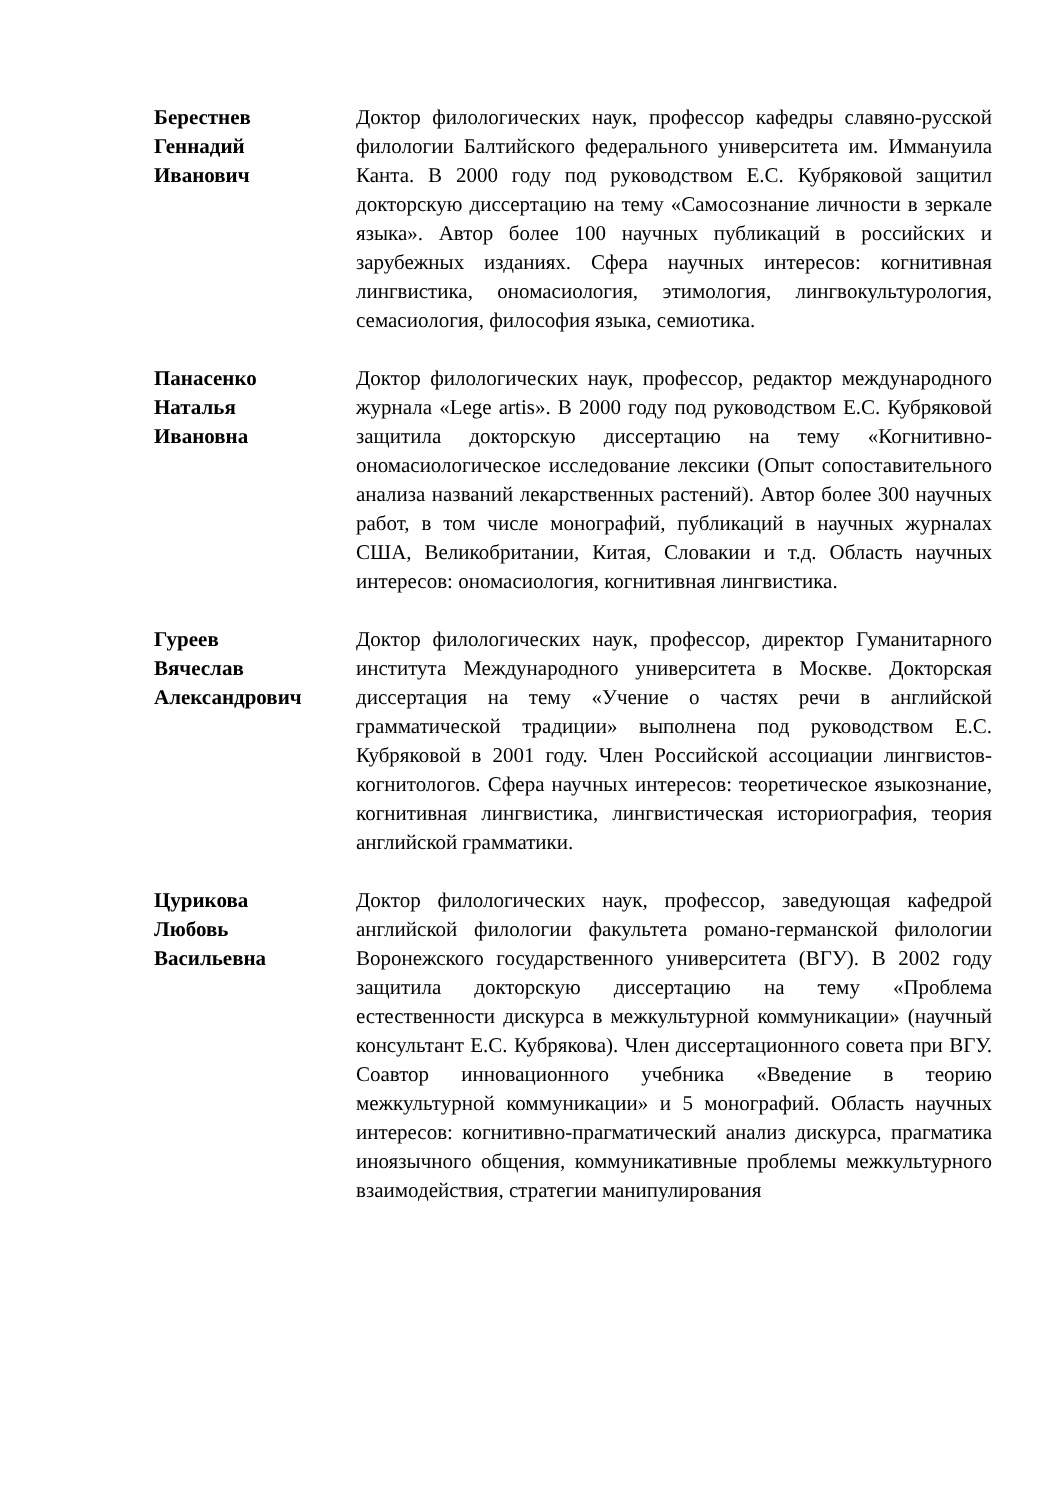Берестнев
Геннадий
Иванович
Доктор филологических наук, профессор кафедры славяно-русской филологии Балтийского федерального университета им. Иммануила Канта. В 2000 году под руководством Е.С. Кубряковой защитил докторскую диссертацию на тему «Самосознание личности в зеркале языка». Автор более 100 научных публикаций в российских и зарубежных изданиях. Сфера научных интересов: когнитивная лингвистика, ономасиология, этимология, лингвокультурология, семасиология, философия языка, семиотика.
Панасенко
Наталья
Ивановна
Доктор филологических наук, профессор, редактор международного журнала «Lege artis». В 2000 году под руководством Е.С. Кубряковой защитила докторскую диссертацию на тему «Когнитивно-ономасиологическое исследование лексики (Опыт сопоставительного анализа названий лекарственных растений). Автор более 300 научных работ, в том числе монографий, публикаций в научных журналах США, Великобритании, Китая, Словакии и т.д. Область научных интересов: ономасиология, когнитивная лингвистика.
Гуреев
Вячеслав
Александрович
Доктор филологических наук, профессор, директор Гуманитарного института Международного университета в Москве. Докторская диссертация на тему «Учение о частях речи в английской грамматической традиции» выполнена под руководством Е.С. Кубряковой в 2001 году. Член Российской ассоциации лингвистов-когнитологов. Сфера научных интересов: теоретическое языкознание, когнитивная лингвистика, лингвистическая историография, теория английской грамматики.
Цурикова
Любовь
Васильевна
Доктор филологических наук, профессор, заведующая кафедрой английской филологии факультета романо-германской филологии Воронежского государственного университета (ВГУ). В 2002 году защитила докторскую диссертацию на тему «Проблема естественности дискурса в межкультурной коммуникации» (научный консультант Е.С. Кубрякова). Член диссертационного совета при ВГУ. Соавтор инновационного учебника «Введение в теорию межкультурной коммуникации» и 5 монографий. Область научных интересов: когнитивно-прагматический анализ дискурса, прагматика иноязычного общения, коммуникативные проблемы межкультурного взаимодействия, стратегии манипулирования